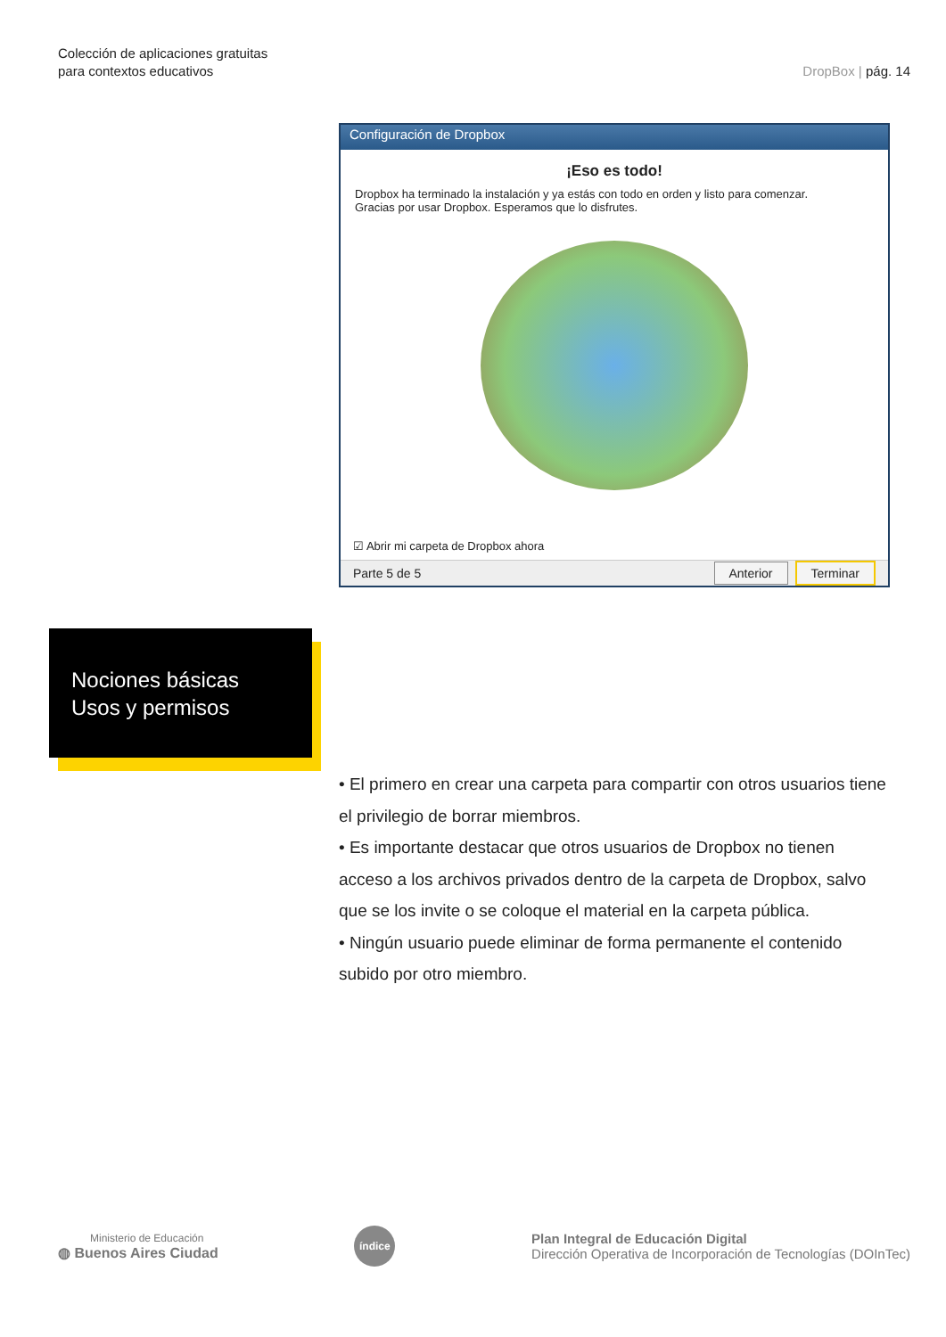Colección de aplicaciones gratuitas
para contextos educativos
DropBox | pág. 14
Configuración de Dropbox
¡Eso es todo!
Dropbox ha terminado la instalación y ya estás con todo en orden y listo para comenzar.
Gracias por usar Dropbox. Esperamos que lo disfrutes.
☑ Abrir mi carpeta de Dropbox ahora
Parte 5 de 5 Anterior Terminar
Nociones básicas
Usos y permisos
• El primero en crear una carpeta para compartir con otros usuarios tiene el privilegio de borrar miembros.
• Es importante destacar que otros usuarios de Dropbox no tienen acceso a los archivos privados dentro de la carpeta de Dropbox, salvo que se los invite o se coloque el material en la carpeta pública.
• Ningún usuario puede eliminar de forma permanente el contenido subido por otro miembro.
Ministerio de Educación
◍ Buenos Aires Ciudad
índice
Plan Integral de Educación Digital
Dirección Operativa de Incorporación de Tecnologías (DOInTec)